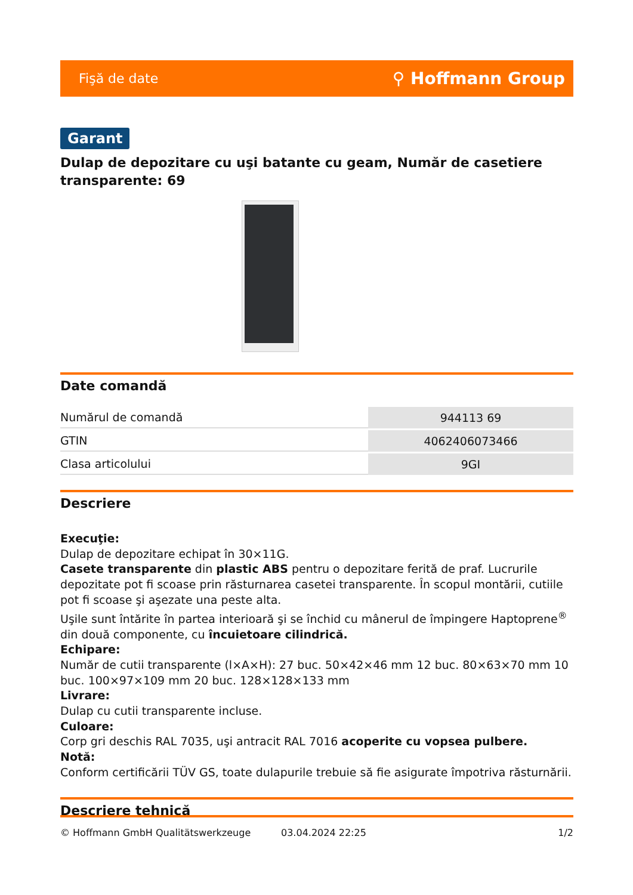Fişă de date ⚲ Hoffmann Group
Garant
Dulap de depozitare cu uşi batante cu geam, Număr de casetiere transparente: 69
Date comandă
| Numărul de comandă | 944113 69 |
| GTIN | 4062406073466 |
| Clasa articolului | 9GI |
Descriere
Execuţie:
Dulap de depozitare echipat în 30×11G.
Casete transparente din plastic ABS pentru o depozitare ferită de praf. Lucrurile depozitate pot fi scoase prin răsturnarea casetei transparente. În scopul montării, cutiile pot fi scoase şi aşezate una peste alta.
Uşile sunt întărite în partea interioară şi se închid cu mânerul de împingere Haptoprene<sup>®</sup> din două componente, cu încuietoare cilindrică.
Echipare:
Număr de cutii transparente (l×A×H): 27 buc. 50×42×46 mm 12 buc. 80×63×70 mm 10 buc. 100×97×109 mm 20 buc. 128×128×133 mm
Livrare:
Dulap cu cutii transparente incluse.
Culoare:
Corp gri deschis RAL 7035, uşi antracit RAL 7016 acoperite cu vopsea pulbere.
Notă:
Conform certificării TÜV GS, toate dulapurile trebuie să fie asigurate împotriva răsturnării.
Descriere tehnică
© Hoffmann GmbH Qualitätswerkzeuge 03.04.2024 22:25 1/2